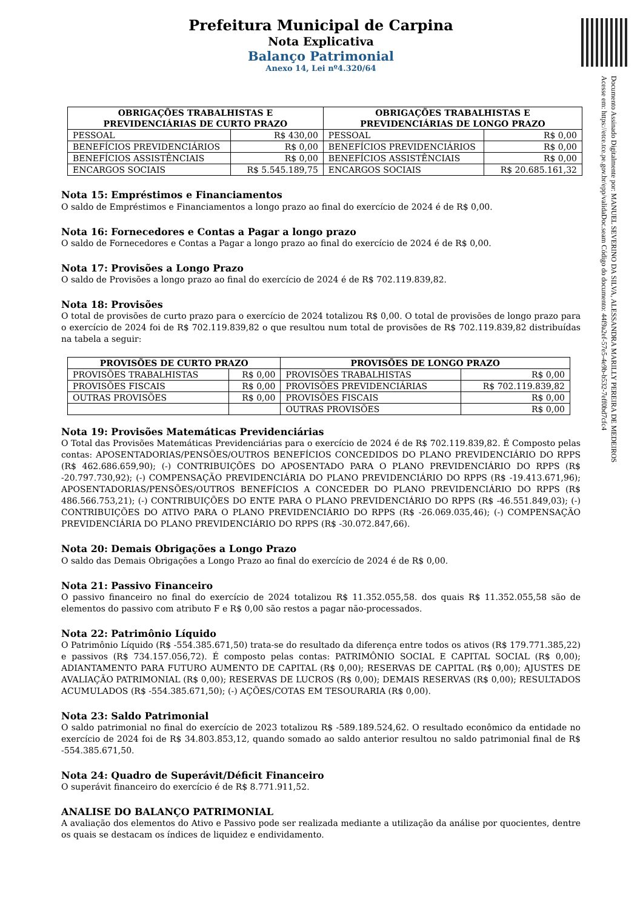Documento Assinado Digitalmente por: MANUEL SEVERINO DA SILVA, ALESSANDRA MARILLY PEREIRA DE MEDEIROS
Acesse em: https://etce.tce.pe.gov.br/epp/validaDoc.seam Código do documento: 44f9a2ef-57e5-4e9b-b532-7eff0bd7cfc4
Prefeitura Municipal de Carpina
Nota Explicativa
Balanço Patrimonial
Anexo 14, Lei nº4.320/64
| OBRIGAÇÕES TRABALHISTAS E PREVIDENCIÁRIAS DE CURTO PRAZO | | OBRIGAÇÕES TRABALHISTAS E PREVIDENCIÁRIAS DE LONGO PRAZO | |
| --- | --- | --- | --- |
| PESSOAL | R$ 430,00 | PESSOAL | R$ 0,00 |
| BENEFÍCIOS PREVIDENCIÁRIOS | R$ 0,00 | BENEFÍCIOS PREVIDENCIÁRIOS | R$ 0,00 |
| BENEFÍCIOS ASSISTÊNCIAIS | R$ 0,00 | BENEFÍCIOS ASSISTÊNCIAIS | R$ 0,00 |
| ENCARGOS SOCIAIS | R$ 5.545.189,75 | ENCARGOS SOCIAIS | R$ 20.685.161,32 |
Nota 15: Empréstimos e Financiamentos
O saldo de Empréstimos e Financiamentos a longo prazo ao final do exercício de 2024 é de R$ 0,00.
Nota 16: Fornecedores e Contas a Pagar a longo prazo
O saldo de Fornecedores e Contas a Pagar a longo prazo ao final do exercício de 2024 é de R$ 0,00.
Nota 17: Provisões a Longo Prazo
O saldo de Provisões a longo prazo ao final do exercício de 2024 é de R$ 702.119.839,82.
Nota 18: Provisões
O total de provisões de curto prazo para o exercício de 2024 totalizou R$ 0,00. O total de provisões de longo prazo para o exercício de 2024 foi de R$ 702.119.839,82 o que resultou num total de provisões de R$ 702.119.839,82 distribuídas na tabela a seguir:
| PROVISÕES DE CURTO PRAZO | | PROVISÕES DE LONGO PRAZO | |
| --- | --- | --- | --- |
| PROVISÕES TRABALHISTAS | R$ 0,00 | PROVISÕES TRABALHISTAS | R$ 0,00 |
| PROVISÕES FISCAIS | R$ 0,00 | PROVISÕES PREVIDENCIÁRIAS | R$ 702.119.839,82 |
| OUTRAS PROVISÕES | R$ 0,00 | PROVISÕES FISCAIS | R$ 0,00 |
| | | OUTRAS PROVISÕES | R$ 0,00 |
Nota 19: Provisões Matemáticas Previdenciárias
O Total das Provisões Matemáticas Previdenciárias para o exercício de 2024 é de R$ 702.119.839,82. É Composto pelas contas: APOSENTADORIAS/PENSÕES/OUTROS BENEFÍCIOS CONCEDIDOS DO PLANO PREVIDENCIÁRIO DO RPPS (R$ 462.686.659,90); (-) CONTRIBUIÇÕES DO APOSENTADO PARA O PLANO PREVIDENCIÁRIO DO RPPS (R$ -20.797.730,92); (-) COMPENSAÇÃO PREVIDENCIÁRIA DO PLANO PREVIDENCIÁRIO DO RPPS (R$ -19.413.671,96); APOSENTADORIAS/PENSÕES/OUTROS BENEFÍCIOS A CONCEDER DO PLANO PREVIDENCIÁRIO DO RPPS (R$ 486.566.753,21); (-) CONTRIBUIÇÕES DO ENTE PARA O PLANO PREVIDENCIÁRIO DO RPPS (R$ -46.551.849,03); (-) CONTRIBUIÇÕES DO ATIVO PARA O PLANO PREVIDENCIÁRIO DO RPPS (R$ -26.069.035,46); (-) COMPENSAÇÃO PREVIDENCIÁRIA DO PLANO PREVIDENCIÁRIO DO RPPS (R$ -30.072.847,66).
Nota 20: Demais Obrigações a Longo Prazo
O saldo das Demais Obrigações a Longo Prazo ao final do exercício de 2024 é de R$ 0,00.
Nota 21: Passivo Financeiro
O passivo financeiro no final do exercício de 2024 totalizou R$ 11.352.055,58. dos quais R$ 11.352.055,58 são de elementos do passivo com atributo F e R$ 0,00 são restos a pagar não-processados.
Nota 22: Patrimônio Líquido
O Patrimônio Líquido (R$ -554.385.671,50) trata-se do resultado da diferença entre todos os ativos (R$ 179.771.385,22) e passivos (R$ 734.157.056,72). É composto pelas contas: PATRIMÔNIO SOCIAL E CAPITAL SOCIAL (R$ 0,00); ADIANTAMENTO PARA FUTURO AUMENTO DE CAPITAL (R$ 0,00); RESERVAS DE CAPITAL (R$ 0,00); AJUSTES DE AVALIAÇÃO PATRIMONIAL (R$ 0,00); RESERVAS DE LUCROS (R$ 0,00); DEMAIS RESERVAS (R$ 0,00); RESULTADOS ACUMULADOS (R$ -554.385.671,50); (-) AÇÕES/COTAS EM TESOURARIA (R$ 0,00).
Nota 23: Saldo Patrimonial
O saldo patrimonial no final do exercício de 2023 totalizou R$ -589.189.524,62. O resultado econômico da entidade no exercício de 2024 foi de R$ 34.803.853,12, quando somado ao saldo anterior resultou no saldo patrimonial final de R$ -554.385.671,50.
Nota 24: Quadro de Superávit/Déficit Financeiro
O superávit financeiro do exercício é de R$ 8.771.911,52.
ANALISE DO BALANÇO PATRIMONIAL
A avaliação dos elementos do Ativo e Passivo pode ser realizada mediante a utilização da análise por quocientes, dentre os quais se destacam os índices de liquidez e endividamento.